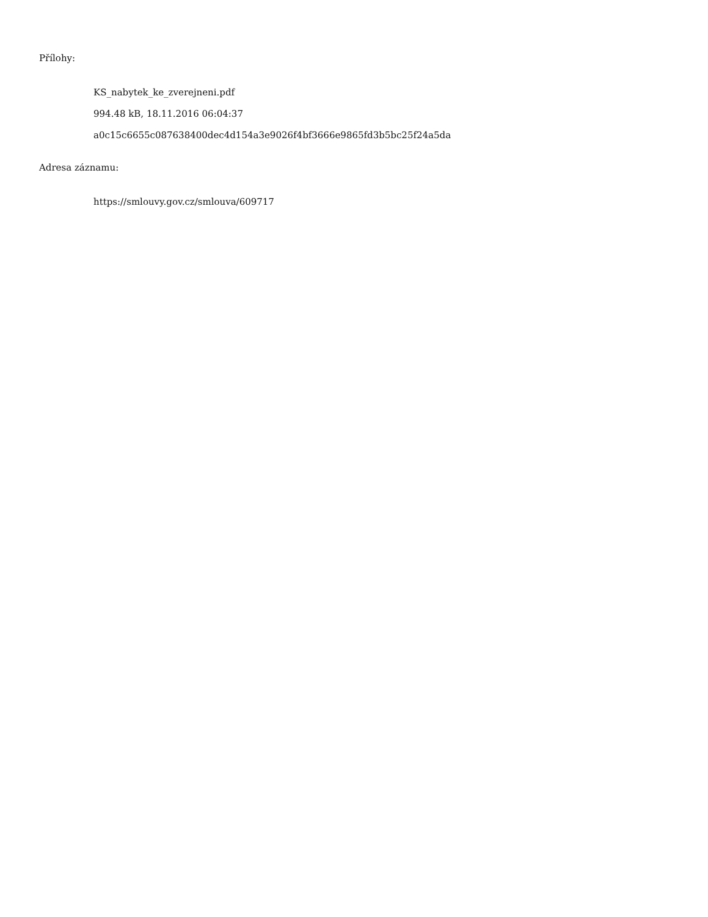Přílohy:
KS_nabytek_ke_zverejneni.pdf
994.48 kB, 18.11.2016 06:04:37
a0c15c6655c087638400dec4d154a3e9026f4bf3666e9865fd3b5bc25f24a5da
Adresa záznamu:
https://smlouvy.gov.cz/smlouva/609717